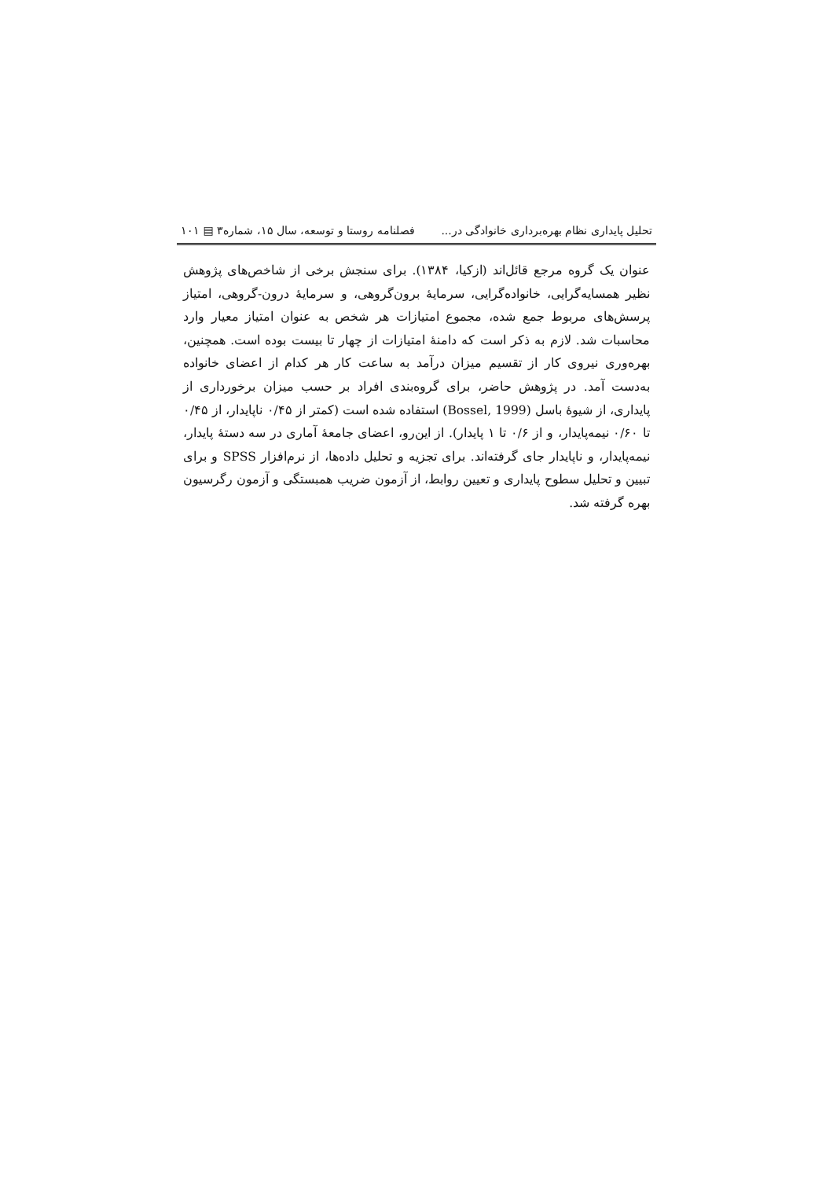تحلیل پایداری نظام بهره‌برداری خانوادگی در... فصلنامه روستا و توسعه، سال ۱۵، شماره۳ ▤ ۱۰۱
عنوان یک گروه مرجع قائل‌اند (ازکیا، ۱۳۸۴). برای سنجش برخی از شاخص‌های پژوهش نظیر همسایه‌گرایی، خانواده‌گرایی، سرمایهٔ برون‌گروهی، و سرمایهٔ درون‌-گروهی، امتیاز پرسش‌های مربوط جمع شده، مجموع امتیازات هر شخص به عنوان امتیاز معیار وارد محاسبات شد. لازم به ذکر است که دامنهٔ امتیازات از چهار تا بیست بوده است. همچنین، بهره‌وری نیروی کار از تقسیم میزان درآمد به ساعت کار هر کدام از اعضای خانواده به‌دست آمد. در پژوهش حاضر، برای گروه‌بندی افراد بر حسب میزان برخورداری از پایداری، از شیوهٔ باسل (Bossel, 1999) استفاده شده است (کمتر از ۰/۴۵ ناپایدار، از ۰/۴۵ تا ۰/۶۰ نیمه‌پایدار، و از ۰/۶ تا ۱ پایدار). از این‌رو، اعضای جامعهٔ آماری در سه دستهٔ پایدار، نیمه‌پایدار، و ناپایدار جای گرفته‌اند. برای تجزیه و تحلیل داده‌ها، از نرم‌افزار SPSS و برای تبیین و تحلیل سطوح پایداری و تعیین روابط، از آزمون ضریب همبستگی و آزمون رگرسیون بهره گرفته شد.